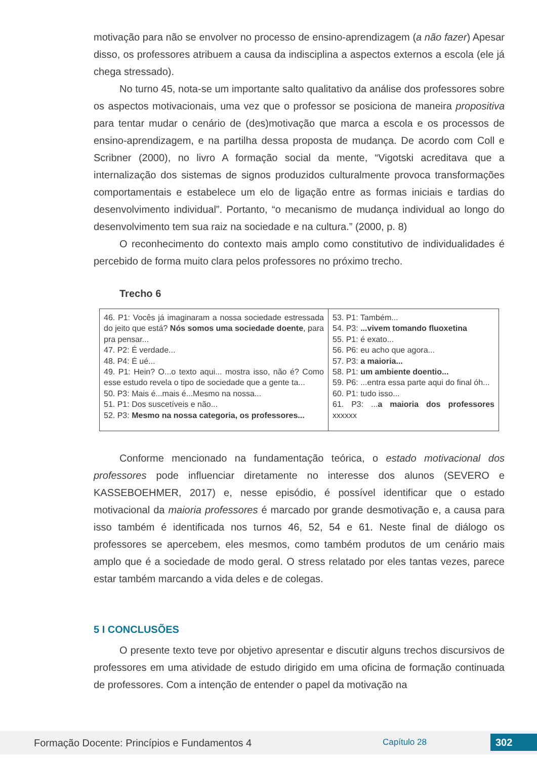motivação para não se envolver no processo de ensino-aprendizagem (a não fazer) Apesar disso, os professores atribuem a causa da indisciplina a aspectos externos a escola (ele já chega stressado).
No turno 45, nota-se um importante salto qualitativo da análise dos professores sobre os aspectos motivacionais, uma vez que o professor se posiciona de maneira propositiva para tentar mudar o cenário de (des)motivação que marca a escola e os processos de ensino-aprendizagem, e na partilha dessa proposta de mudança. De acordo com Coll e Scribner (2000), no livro A formação social da mente, “Vigotski acreditava que a internalização dos sistemas de signos produzidos culturalmente provoca transformações comportamentais e estabelece um elo de ligação entre as formas iniciais e tardias do desenvolvimento individual”. Portanto, “o mecanismo de mudança individual ao longo do desenvolvimento tem sua raiz na sociedade e na cultura.” (2000, p. 8)
O reconhecimento do contexto mais amplo como constitutivo de individualidades é percebido de forma muito clara pelos professores no próximo trecho.
Trecho 6
| 46. P1: Vocês já imaginaram a nossa sociedade estressada do jeito que está? Nós somos uma sociedade doente , para pra pensar... 47. P2: É verdade... 48. P4: É ué... 49. P1: Hein? O...o texto aqui... mostra isso, não é? Como esse estudo revela o tipo de sociedade que a gente ta... 50. P3: Mais é...mais é...Mesmo na nossa... 51. P1: Dos suscetíveis e não... 52. P3: Mesmo na nossa categoria, os professores... | 53. P1: Também... 54. P3: ...vivem tomando fluoxetina 55. P1: é exato... 56. P6: eu acho que agora... 57. P3: a maioria... 58. P1: um ambiente doentio... 59. P6: ...entra essa parte aqui do final óh... 60. P1: tudo isso... 61. P3: ... a maioria dos professores xxxxxx |
Conforme mencionado na fundamentação teórica, o estado motivacional dos professores pode influenciar diretamente no interesse dos alunos (SEVERO e KASSEBOEHMER, 2017) e, nesse episódio, é possível identificar que o estado motivacional da maioria professores é marcado por grande desmotivação e, a causa para isso também é identificada nos turnos 46, 52, 54 e 61. Neste final de diálogo os professores se apercebem, eles mesmos, como também produtos de um cenário mais amplo que é a sociedade de modo geral. O stress relatado por eles tantas vezes, parece estar também marcando a vida deles e de colegas.
5 I CONCLUSÕES
O presente texto teve por objetivo apresentar e discutir alguns trechos discursivos de professores em uma atividade de estudo dirigido em uma oficina de formação continuada de professores. Com a intenção de entender o papel da motivação na
Formação Docente: Princípios e Fundamentos 4 Capítulo 28 302